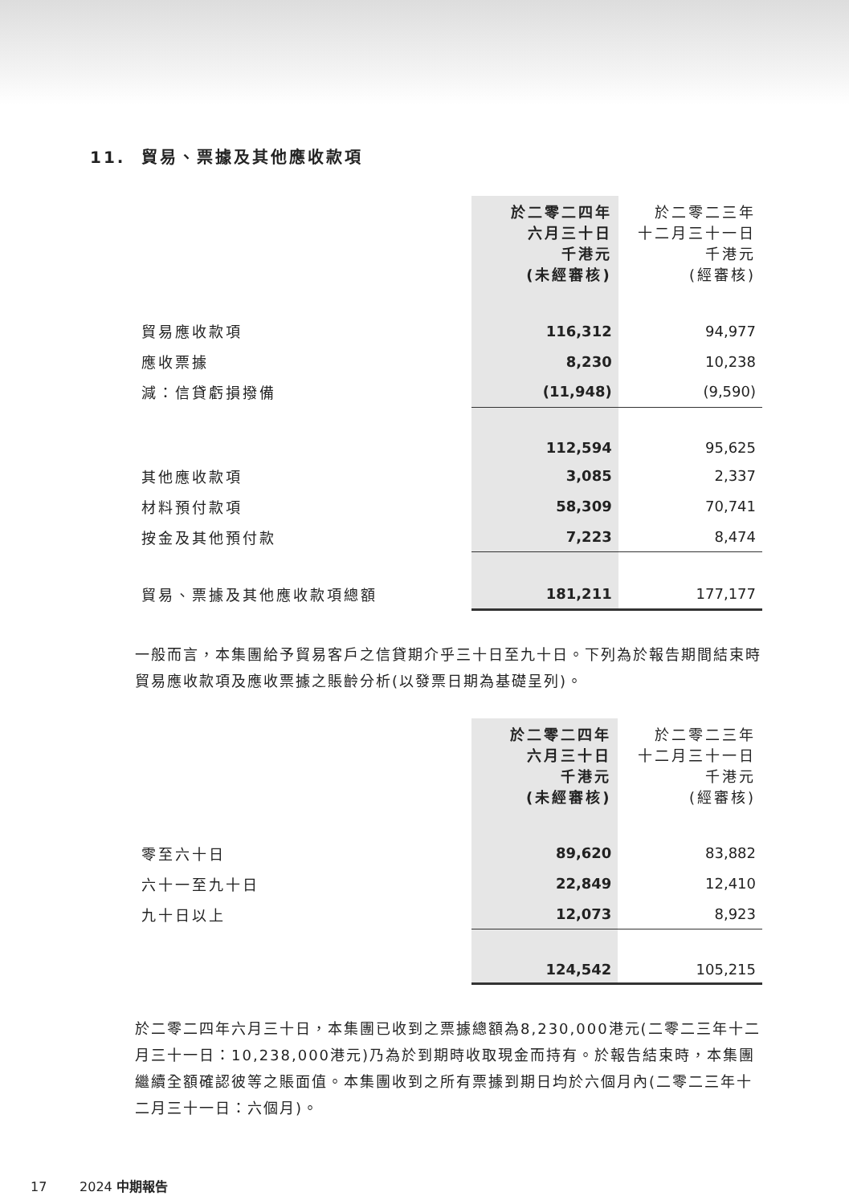11. 貿易、票據及其他應收款項
| | 於二零二四年 六月三十日 千港元 (未經審核) | 於二零二三年 十二月三十一日 千港元 (經審核) |
| 貿易應收款項 | 116,312 | 94,977 |
| 應收票據 | 8,230 | 10,238 |
| 減：信貸虧損撥備 | (11,948) | (9,590) |
| | 112,594 | 95,625 |
| 其他應收款項 | 3,085 | 2,337 |
| 材料預付款項 | 58,309 | 70,741 |
| 按金及其他預付款 | 7,223 | 8,474 |
| 貿易、票據及其他應收款項總額 | 181,211 | 177,177 |
一般而言，本集團給予貿易客戶之信貸期介乎三十日至九十日。下列為於報告期間結束時貿易應收款項及應收票據之賬齡分析(以發票日期為基礎呈列)。
| | 於二零二四年 六月三十日 千港元 (未經審核) | 於二零二三年 十二月三十一日 千港元 (經審核) |
| 零至六十日 | 89,620 | 83,882 |
| 六十一至九十日 | 22,849 | 12,410 |
| 九十日以上 | 12,073 | 8,923 |
| | 124,542 | 105,215 |
於二零二四年六月三十日，本集團已收到之票據總額為8,230,000港元(二零二三年十二月三十一日：10,238,000港元)乃為於到期時收取現金而持有。於報告結束時，本集團繼續全額確認彼等之賬面值。本集團收到之所有票據到期日均於六個月內(二零二三年十二月三十一日：六個月)。
17 2024 中期報告